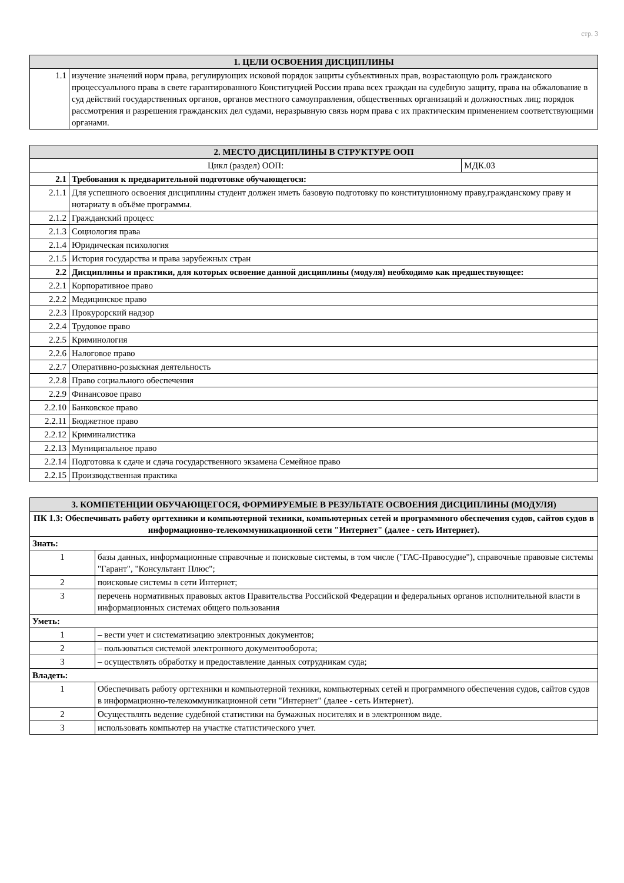стр. 3
| 1. ЦЕЛИ ОСВОЕНИЯ ДИСЦИПЛИНЫ | |
| --- | --- |
| 1.1 | изучение значений норм права, регулирующих исковой порядок защиты субъективных прав, возрастающую роль гражданского процессуального права в свете гарантированного Конституцией России права всех граждан на судебную защиту, права на обжалование в суд действий государственных органов, органов местного самоуправления, общественных организаций и должностных лиц; порядок рассмотрения и разрешения гражданских дел судами, неразрывную связь норм права с их практическим применением соответствующими органами. |
| 2. МЕСТО ДИСЦИПЛИНЫ В СТРУКТУРЕ ООП | | |
| --- | --- | --- |
| Цикл (раздел) ООП: | | МДК.03 |
| 2.1 | Требования к предварительной подготовке обучающегося: | |
| 2.1.1 | Для успешного освоения дисциплины студент должен иметь базовую подготовку по конституционному праву,гражданскому праву и нотариату в объёме программы. | |
| 2.1.2 | Гражданский процесс | |
| 2.1.3 | Социология права | |
| 2.1.4 | Юридическая психология | |
| 2.1.5 | История государства и права зарубежных стран | |
| 2.2 | Дисциплины и практики, для которых освоение данной дисциплины (модуля) необходимо как предшествующее: | |
| 2.2.1 | Корпоративное право | |
| 2.2.2 | Медицинское право | |
| 2.2.3 | Прокурорский надзор | |
| 2.2.4 | Трудовое право | |
| 2.2.5 | Криминология | |
| 2.2.6 | Налоговое право | |
| 2.2.7 | Оперативно-розыскная деятельность | |
| 2.2.8 | Право социального обеспечения | |
| 2.2.9 | Финансовое право | |
| 2.2.10 | Банковское право | |
| 2.2.11 | Бюджетное право | |
| 2.2.12 | Криминалистика | |
| 2.2.13 | Муниципальное право | |
| 2.2.14 | Подготовка к сдаче и сдача государственного экзамена Семейное право | |
| 2.2.15 | Производственная практика | |
| 3. КОМПЕТЕНЦИИ ОБУЧАЮЩЕГОСЯ, ФОРМИРУЕМЫЕ В РЕЗУЛЬТАТЕ ОСВОЕНИЯ ДИСЦИПЛИНЫ (МОДУЛЯ) | |
| --- | --- |
| ПК 1.3: Обеспечивать работу оргтехники и компьютерной техники, компьютерных сетей и программного обеспечения судов, сайтов судов в информационно-телекоммуникационной сети "Интернет" (далее - сеть Интернет). | |
| Знать: | |
| 1 | базы данных, информационные справочные и поисковые системы, в том числе ("ГАС-Правосудие"), справочные правовые системы "Гарант", "Консультант Плюс"; |
| 2 | поисковые системы в сети Интернет; |
| 3 | перечень нормативных правовых актов Правительства Российской Федерации и федеральных органов исполнительной власти в информационных системах общего пользования |
| Уметь: | |
| 1 | – вести учет и систематизацию электронных документов; |
| 2 | – пользоваться системой электронного документооборота; |
| 3 | – осуществлять обработку и предоставление данных сотрудникам суда; |
| Владеть: | |
| 1 | Обеспечивать работу оргтехники и компьютерной техники, компьютерных сетей и программного обеспечения судов, сайтов судов в информационно-телекоммуникационной сети "Интернет" (далее - сеть Интернет). |
| 2 | Осуществлять ведение судебной статистики на бумажных носителях и в электронном виде. |
| 3 | использовать компьютер на участке статистического учет. |